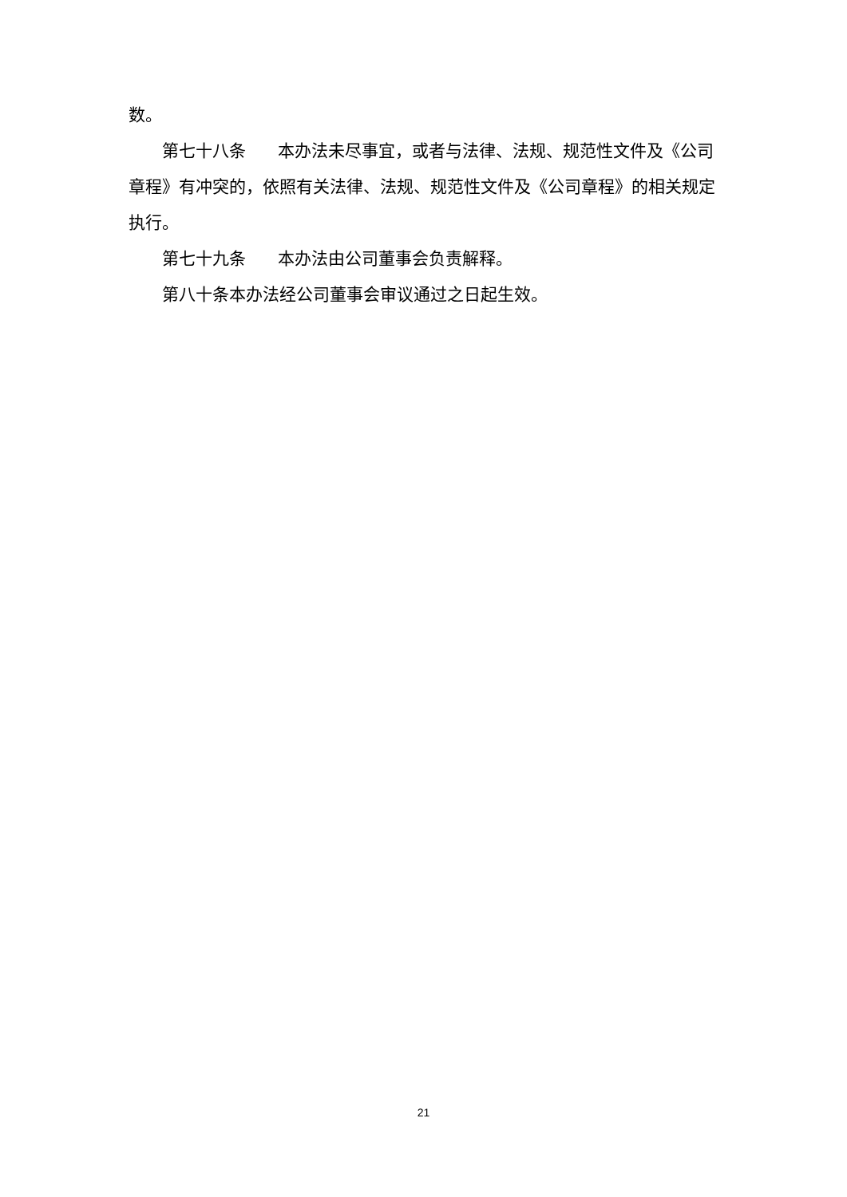数。
第七十八条 本办法未尽事宜，或者与法律、法规、规范性文件及《公司章程》有冲突的，依照有关法律、法规、规范性文件及《公司章程》的相关规定执行。
第七十九条 本办法由公司董事会负责解释。
第八十条本办法经公司董事会审议通过之日起生效。
21